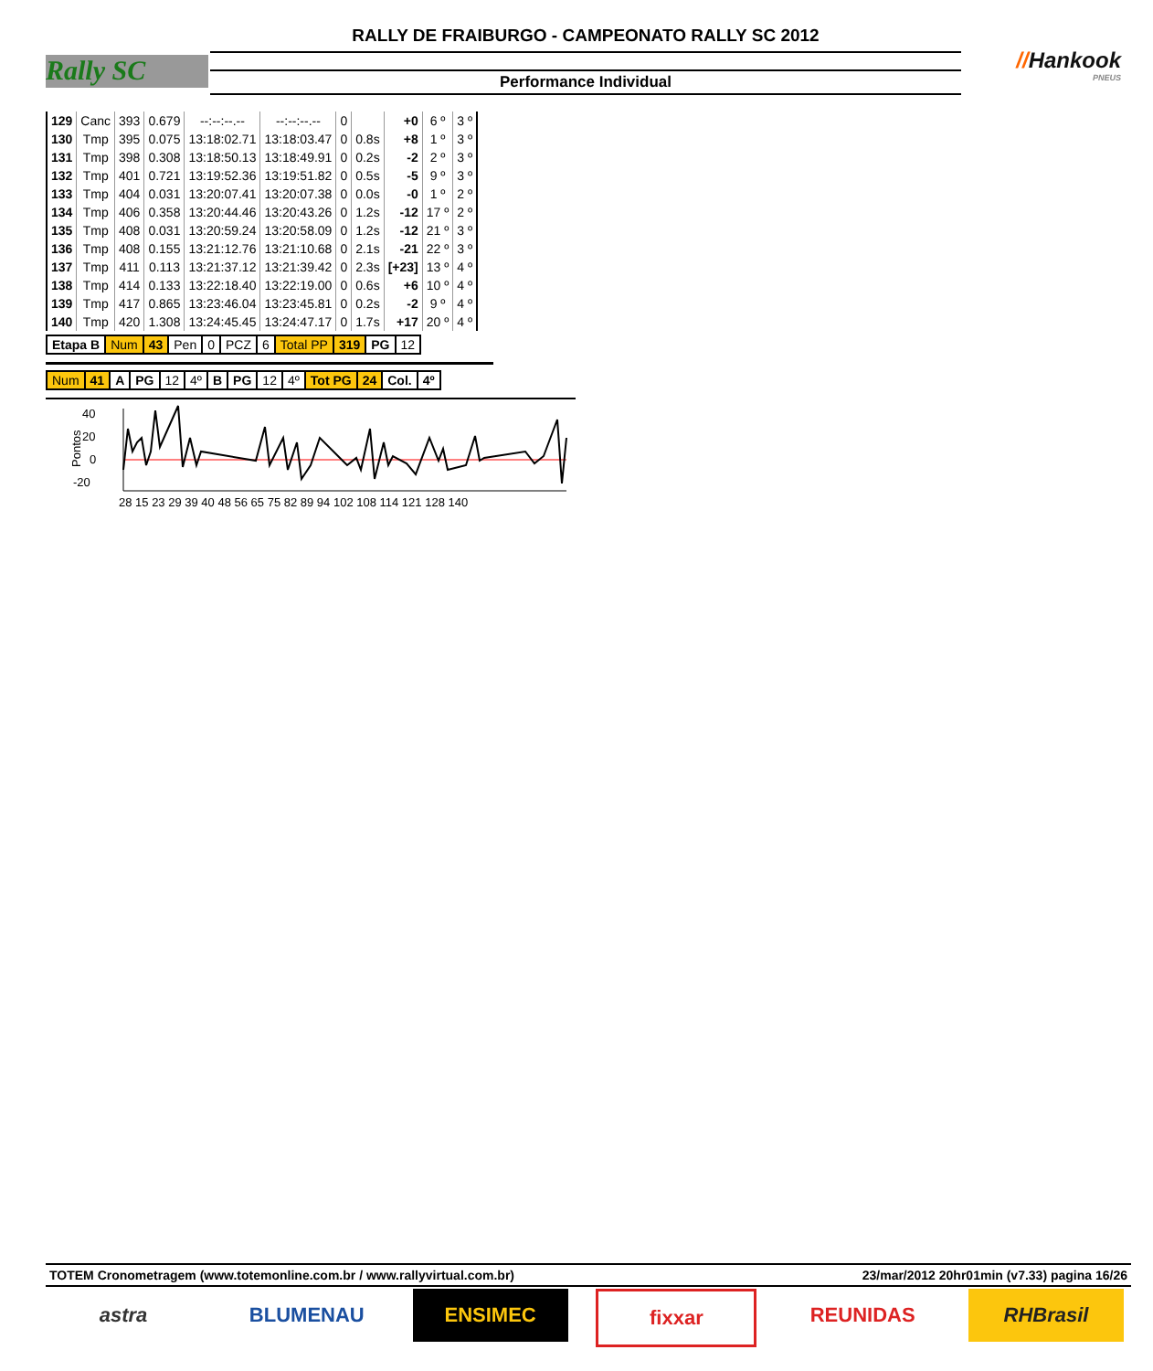Rally SC
RALLY DE FRAIBURGO - CAMPEONATO RALLY SC 2012
Performance Individual
//Hankook
PNEUS
| 129 | Canc | 393 | 0.679 | --:--:--.-- | --:--:--.-- | 0 | | +0 | 6 º | 3 º |
| 130 | Tmp | 395 | 0.075 | 13:18:02.71 | 13:18:03.47 | 0 | 0.8s | +8 | 1 º | 3 º |
| 131 | Tmp | 398 | 0.308 | 13:18:50.13 | 13:18:49.91 | 0 | 0.2s | -2 | 2 º | 3 º |
| 132 | Tmp | 401 | 0.721 | 13:19:52.36 | 13:19:51.82 | 0 | 0.5s | -5 | 9 º | 3 º |
| 133 | Tmp | 404 | 0.031 | 13:20:07.41 | 13:20:07.38 | 0 | 0.0s | -0 | 1 º | 2 º |
| 134 | Tmp | 406 | 0.358 | 13:20:44.46 | 13:20:43.26 | 0 | 1.2s | -12 | 17 º | 2 º |
| 135 | Tmp | 408 | 0.031 | 13:20:59.24 | 13:20:58.09 | 0 | 1.2s | -12 | 21 º | 3 º |
| 136 | Tmp | 408 | 0.155 | 13:21:12.76 | 13:21:10.68 | 0 | 2.1s | -21 | 22 º | 3 º |
| 137 | Tmp | 411 | 0.113 | 13:21:37.12 | 13:21:39.42 | 0 | 2.3s | [+23] | 13 º | 4 º |
| 138 | Tmp | 414 | 0.133 | 13:22:18.40 | 13:22:19.00 | 0 | 0.6s | +6 | 10 º | 4 º |
| 139 | Tmp | 417 | 0.865 | 13:23:46.04 | 13:23:45.81 | 0 | 0.2s | -2 | 9 º | 4 º |
| 140 | Tmp | 420 | 1.308 | 13:24:45.45 | 13:24:47.17 | 0 | 1.7s | +17 | 20 º | 4 º |
| Etapa B | Num | 43 | Pen | 0 | PCZ | 6 | Total PP | 319 | PG | 12 |
| Num | 41 | A | PG | 12 | 4º | B | PG | 12 | 4º | Tot PG | 24 | Col. | 4º |
40
20
0
-20
Pontos
28 15 23 29 39 40 48 56 65 75 82 89 94 102 108 114 121 128 140
TOTEM Cronometragem (www.totemonline.com.br / www.rallyvirtual.com.br) 23/mar/2012 20hr01min (v7.33) pagina 16/26
astra BLUMENAU ENSIMEC fixxar REUNIDAS RHBrasil